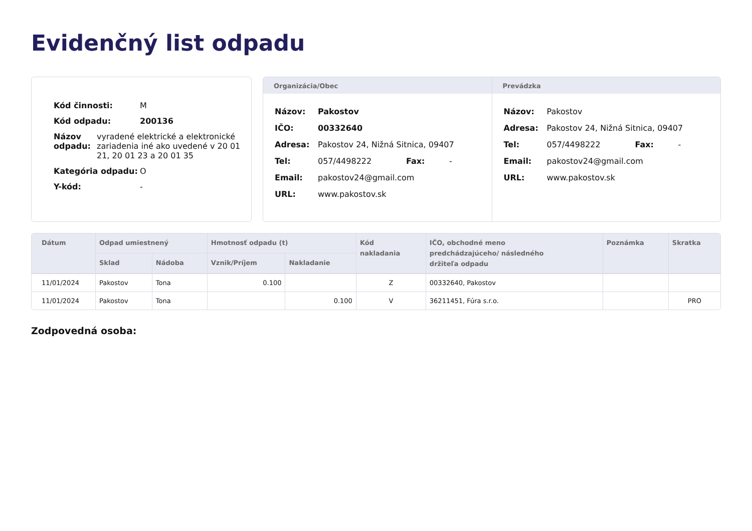Evidenčný list odpadu
| Kód činnosti: | M |
| Kód odpadu: | 200136 |
| / Názov odpadu: / vyradené elektrické a elektronické zariadenia iné ako uvedené v 20 01 21, 20 01 23 a 20 01 35 / | |
| Kategória odpadu: | O |
| Y-kód: | - |
Organizácia/Obec
| Názov: | Pakostov | | |
| IČO: | 00332640 | | |
| Adresa: | Pakostov 24, Nižná Sitnica, 09407 | | |
| Tel: | 057/4498222 | Fax: | - |
| Email: | pakostov24@gmail.com | | |
| URL: | www.pakostov.sk | | |
Prevádzka
| Názov: | Pakostov | | |
| Adresa: | Pakostov 24, Nižná Sitnica, 09407 | | |
| Tel: | 057/4498222 | Fax: | - |
| Email: | pakostov24@gmail.com | | |
| URL: | www.pakostov.sk | | |
| Dátum | Odpad umiestnený | | Hmotnosť odpadu (t) | | Kód nakladania | IČO, obchodné meno predchádzajúceho/ následného držiteľa odpadu | Poznámka | Skratka |
| --- | --- | --- | --- | --- | --- | --- | --- | --- |
| | Sklad | Nádoba | Vznik/Príjem | Nakladanie | | | | |
| 11/01/2024 | Pakostov | Tona | 0.100 | | Z | 00332640, Pakostov | | |
| 11/01/2024 | Pakostov | Tona | | 0.100 | V | 36211451, Fúra s.r.o. | | PRO |
Zodpovedná osoba: